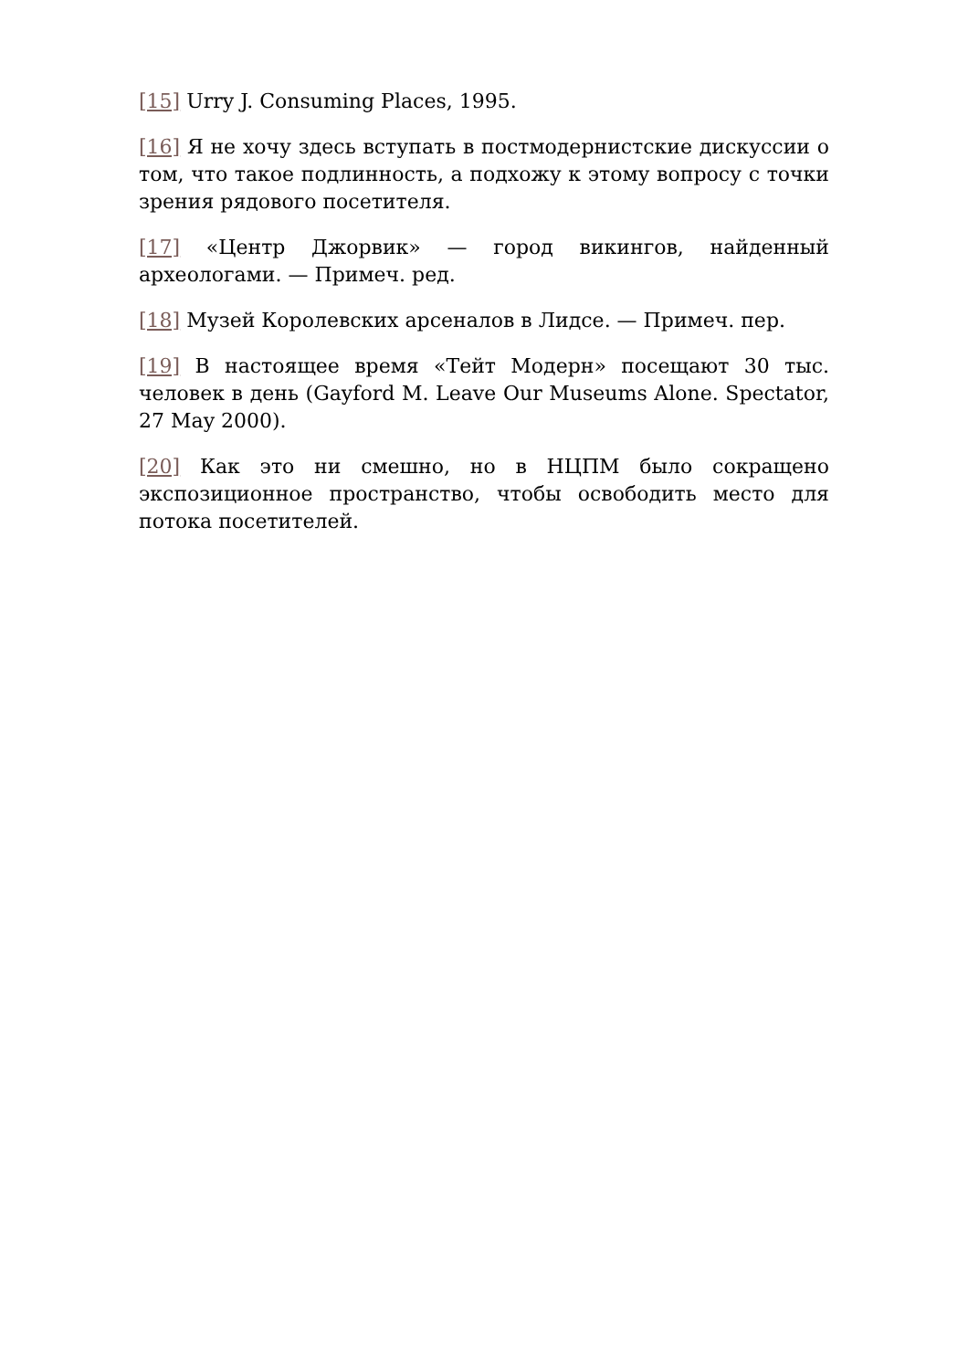[15] Urry J. Consuming Places, 1995.
[16] Я не хочу здесь вступать в постмодернистские дискуссии о том, что такое подлинность, а подхожу к этому вопросу с точки зрения рядового посетителя.
[17] «Центр Джорвик» — город викингов, найденный археологами. — Примеч. ред.
[18] Музей Королевских арсеналов в Лидсе. — Примеч. пер.
[19] В настоящее время «Тейт Модерн» посещают 30 тыс. человек в день (Gayford M. Leave Our Museums Alone. Spectator, 27 May 2000).
[20] Как это ни смешно, но в НЦПМ было сокращено экспозиционное пространство, чтобы освободить место для потока посетителей.